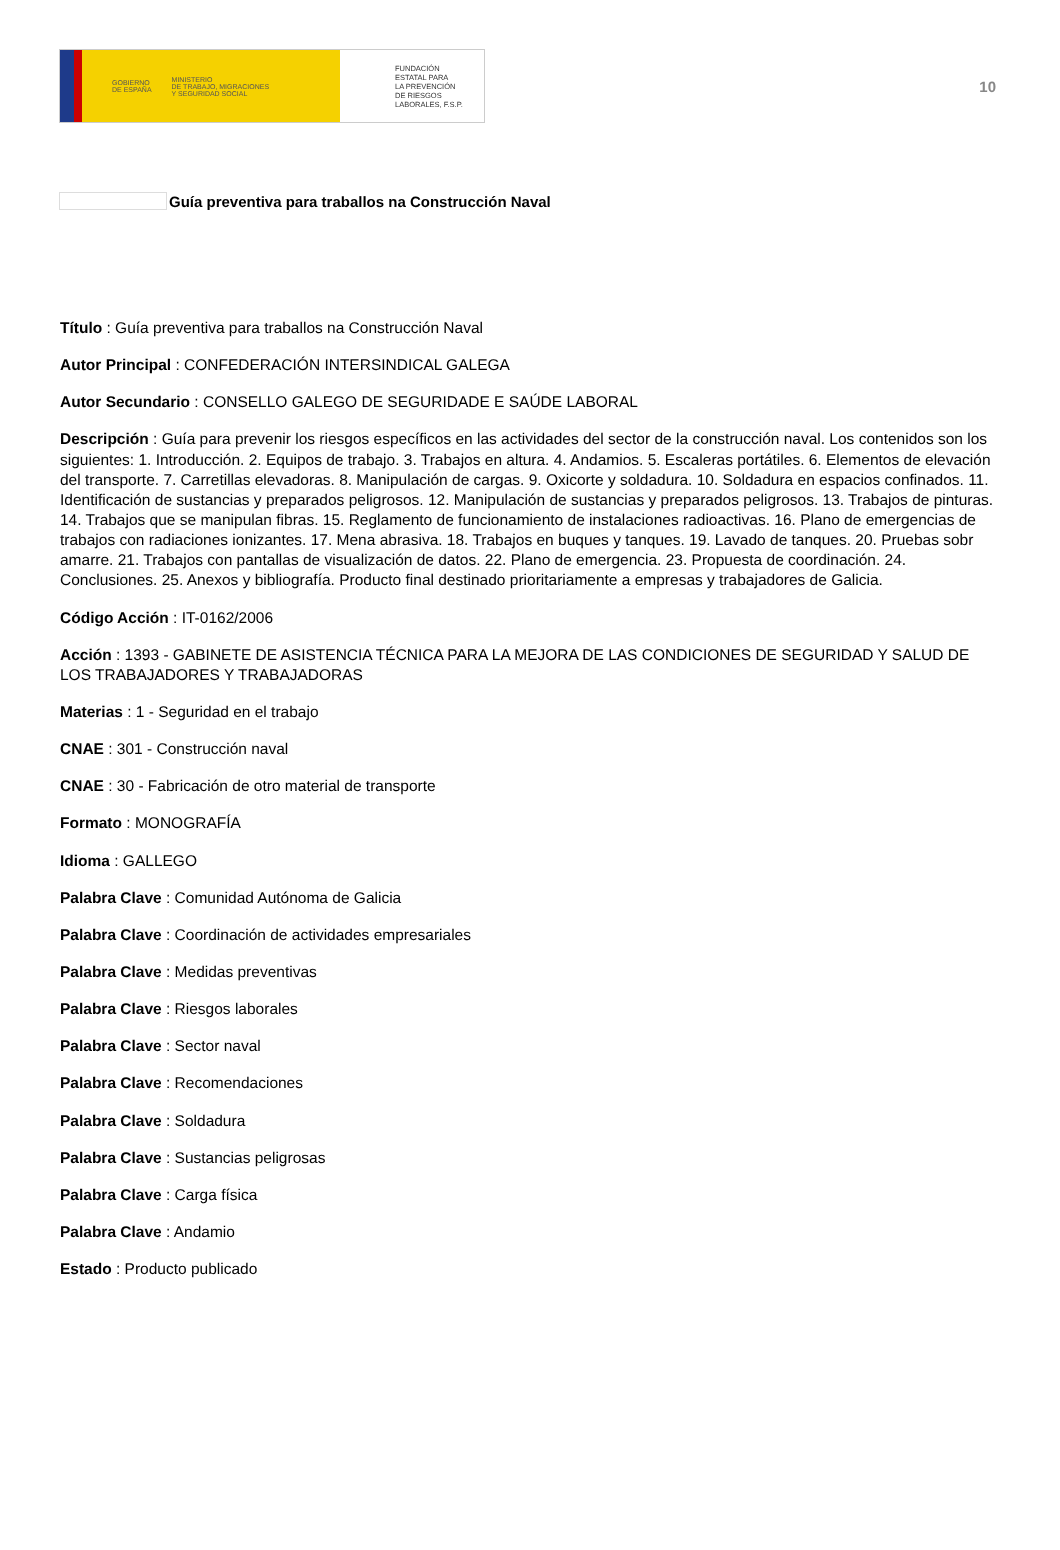GOBIERNO
DE ESPAÑA
MINISTERIO
DE TRABAJO, MIGRACIONES
Y SEGURIDAD SOCIAL
FUNDACIÓN
ESTATAL PARA
LA PREVENCIÓN
DE RIESGOS
LABORALES, F.S.P.
10
Guía preventiva para traballos na Construcción Naval
Título : Guía preventiva para traballos na Construcción Naval
Autor Principal : CONFEDERACIÓN INTERSINDICAL GALEGA
Autor Secundario : CONSELLO GALEGO DE SEGURIDADE E SAÚDE LABORAL
Descripción : Guía para prevenir los riesgos específicos en las actividades del sector de la construcción naval. Los contenidos son los siguientes: 1. Introducción. 2. Equipos de trabajo. 3. Trabajos en altura. 4. Andamios. 5. Escaleras portátiles. 6. Elementos de elevación del transporte. 7. Carretillas elevadoras. 8. Manipulación de cargas. 9. Oxicorte y soldadura. 10. Soldadura en espacios confinados. 11. Identificación de sustancias y preparados peligrosos. 12. Manipulación de sustancias y preparados peligrosos. 13. Trabajos de pinturas. 14. Trabajos que se manipulan fibras. 15. Reglamento de funcionamiento de instalaciones radioactivas. 16. Plano de emergencias de trabajos con radiaciones ionizantes. 17. Mena abrasiva. 18. Trabajos en buques y tanques. 19. Lavado de tanques. 20. Pruebas sobr amarre. 21. Trabajos con pantallas de visualización de datos. 22. Plano de emergencia. 23. Propuesta de coordinación. 24. Conclusiones. 25. Anexos y bibliografía. Producto final destinado prioritariamente a empresas y trabajadores de Galicia.
Código Acción : IT-0162/2006
Acción : 1393 - GABINETE DE ASISTENCIA TÉCNICA PARA LA MEJORA DE LAS CONDICIONES DE SEGURIDAD Y SALUD DE LOS TRABAJADORES Y TRABAJADORAS
Materias : 1 - Seguridad en el trabajo
CNAE : 301 - Construcción naval
CNAE : 30 - Fabricación de otro material de transporte
Formato : MONOGRAFÍA
Idioma : GALLEGO
Palabra Clave : Comunidad Autónoma de Galicia
Palabra Clave : Coordinación de actividades empresariales
Palabra Clave : Medidas preventivas
Palabra Clave : Riesgos laborales
Palabra Clave : Sector naval
Palabra Clave : Recomendaciones
Palabra Clave : Soldadura
Palabra Clave : Sustancias peligrosas
Palabra Clave : Carga física
Palabra Clave : Andamio
Estado : Producto publicado